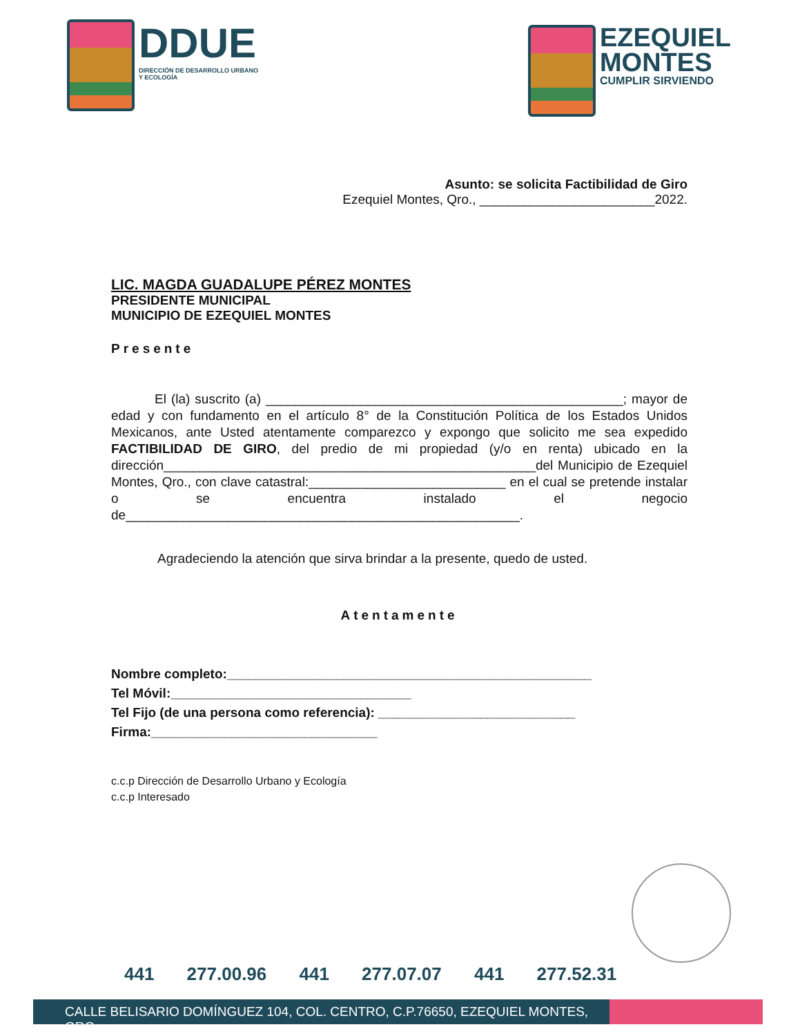DDUE
DIRECCIÓN DE DESARROLLO URBANO
Y ECOLOGÍA
EZEQUIEL
MONTES
CUMPLIR SIRVIENDO
Asunto: se solicita Factibilidad de Giro
Ezequiel Montes, Qro., ________________________2022.
LIC. MAGDA GUADALUPE PÉREZ MONTES
PRESIDENTE MUNICIPAL
MUNICIPIO DE EZEQUIEL MONTES
Presente
El (la) suscrito (a) _________________________________________________; mayor de edad y con fundamento en el artículo 8° de la Constitución Política de los Estados Unidos Mexicanos, ante Usted atentamente comparezco y expongo que solicito me sea expedido FACTIBILIDAD DE GIRO, del predio de mi propiedad (y/o en renta) ubicado en la dirección___________________________________________________del Municipio de Ezequiel Montes, Qro., con clave catastral:___________________________ en el cual se pretende instalar o se encuentra instalado el negocio de______________________________________________________.
Agradeciendo la atención que sirva brindar a la presente, quedo de usted.
Atentamente
Nombre completo:__________________________________________________
Tel Móvil:_________________________________
Tel Fijo (de una persona como referencia): ___________________________
Firma:_______________________________
c.c.p Dirección de Desarrollo Urbano y Ecología
c.c.p Interesado
441 277.00.96 441 277.07.07 441 277.52.31
CALLE BELISARIO DOMÍNGUEZ 104, COL. CENTRO, C.P.76650, EZEQUIEL MONTES, QRO.